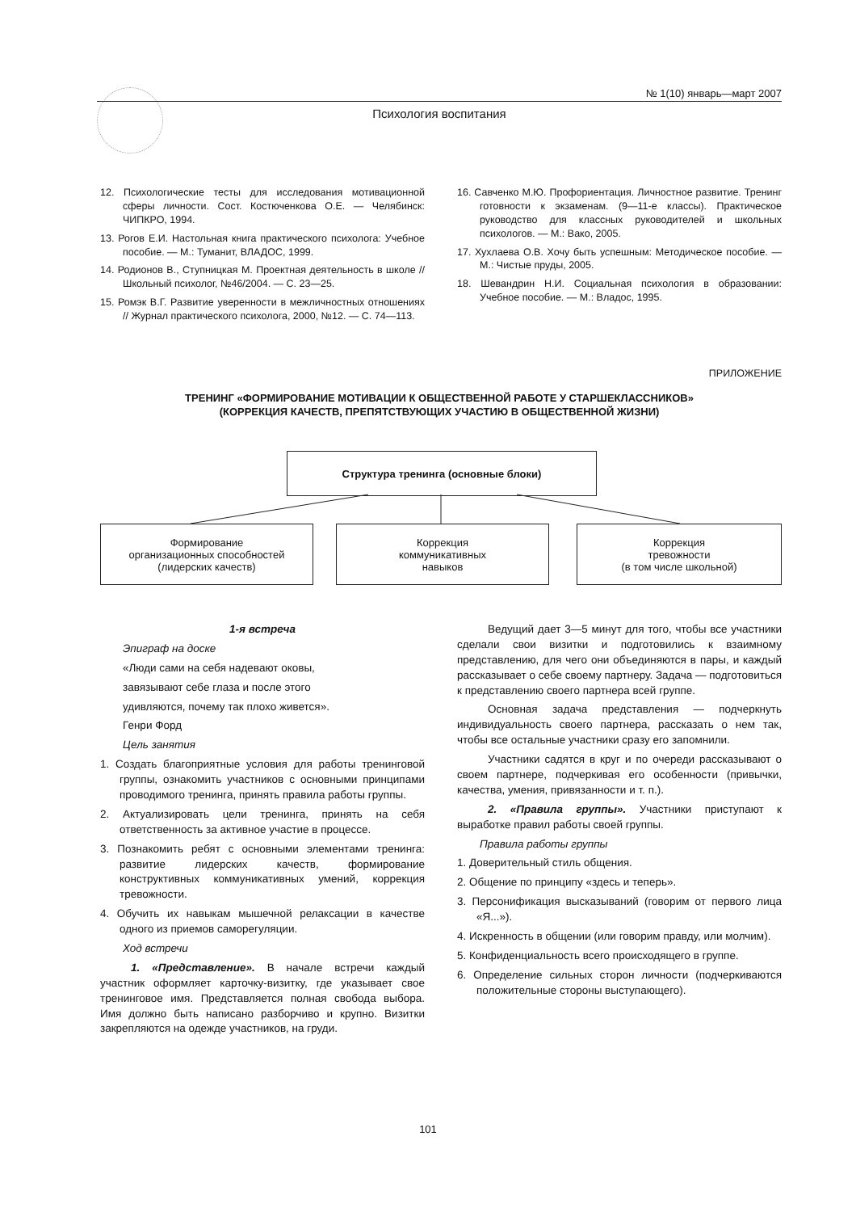№ 1(10) январь—март 2007
Психология воспитания
12. Психологические тесты для исследования мотивационной сферы личности. Сост. Костюченкова О.Е. — Челябинск: ЧИПКРО, 1994.
13. Рогов Е.И. Настольная книга практического психолога: Учебное пособие. — М.: Туманит, ВЛАДОС, 1999.
14. Родионов В., Ступницкая М. Проектная деятельность в школе // Школьный психолог, №46/2004. — С. 23—25.
15. Ромэк В.Г. Развитие уверенности в межличностных отношениях // Журнал практического психолога, 2000, №12. — С. 74—113.
16. Савченко М.Ю. Профориентация. Личностное развитие. Тренинг готовности к экзаменам. (9—11-е классы). Практическое руководство для классных руководителей и школьных психологов. — М.: Вако, 2005.
17. Хухлаева О.В. Хочу быть успешным: Методическое пособие. — М.: Чистые пруды, 2005.
18. Шевандрин Н.И. Социальная психология в образовании: Учебное пособие. — М.: Владос, 1995.
ПРИЛОЖЕНИЕ
ТРЕНИНГ «ФОРМИРОВАНИЕ МОТИВАЦИИ К ОБЩЕСТВЕННОЙ РАБОТЕ У СТАРШЕКЛАССНИКОВ»
(КОРРЕКЦИЯ КАЧЕСТВ, ПРЕПЯТСТВУЮЩИХ УЧАСТИЮ В ОБЩЕСТВЕННОЙ ЖИЗНИ)
Структура тренинга (основные блоки)
Формирование
организационных способностей
(лидерских качеств)
Коррекция
коммуникативных
навыков
Коррекция
тревожности
(в том числе школьной)
1-я встреча
Эпиграф на доске
«Люди сами на себя надевают оковы,
завязывают себе глаза и после этого
удивляются, почему так плохо живется».
Генри Форд
Цель занятия
1. Создать благоприятные условия для работы тренинговой группы, ознакомить участников с основными принципами проводимого тренинга, принять правила работы группы.
2. Актуализировать цели тренинга, принять на себя ответственность за активное участие в процессе.
3. Познакомить ребят с основными элементами тренинга: развитие лидерских качеств, формирование конструктивных коммуникативных умений, коррекция тревожности.
4. Обучить их навыкам мышечной релаксации в качестве одного из приемов саморегуляции.
Ход встречи
1. «Представление». В начале встречи каждый участник оформляет карточку-визитку, где указывает свое тренинговое имя. Представляется полная свобода выбора. Имя должно быть написано разборчиво и крупно. Визитки закрепляются на одежде участников, на груди.
Ведущий дает 3—5 минут для того, чтобы все участники сделали свои визитки и подготовились к взаимному представлению, для чего они объединяются в пары, и каждый рассказывает о себе своему партнеру. Задача — подготовиться к представлению своего партнера всей группе.
Основная задача представления — подчеркнуть индивидуальность своего партнера, рассказать о нем так, чтобы все остальные участники сразу его запомнили.
Участники садятся в круг и по очереди рассказывают о своем партнере, подчеркивая его особенности (привычки, качества, умения, привязанности и т. п.).
2. «Правила группы». Участники приступают к выработке правил работы своей группы.
Правила работы группы
1. Доверительный стиль общения.
2. Общение по принципу «здесь и теперь».
3. Персонификация высказываний (говорим от первого лица «Я...»).
4. Искренность в общении (или говорим правду, или молчим).
5. Конфиденциальность всего происходящего в группе.
6. Определение сильных сторон личности (подчеркиваются положительные стороны выступающего).
101